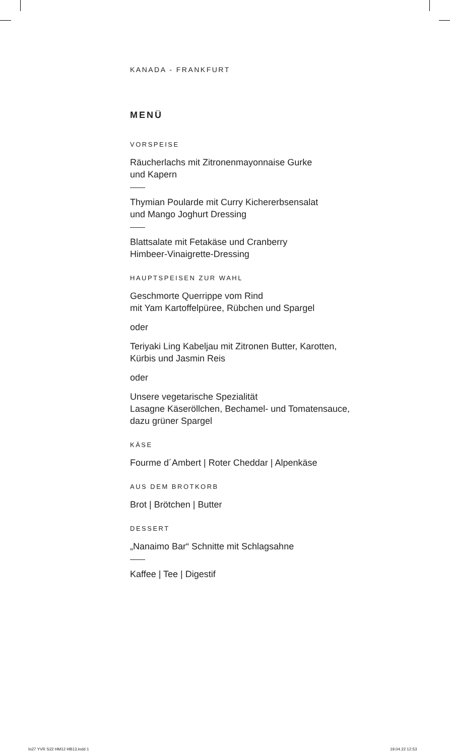KANADA - FRANKFURT
MENÜ
VORSPEISE
Räucherlachs mit Zitronenmayonnaise Gurke
und Kapern
Thymian Poularde mit Curry Kichererbsensalat
und Mango Joghurt Dressing
Blattsalate mit Fetakäse und Cranberry
Himbeer-Vinaigrette-Dressing
HAUPTSPEISEN ZUR WAHL
Geschmorte Querrippe vom Rind
mit Yam Kartoffelpüree, Rübchen und Spargel
oder
Teriyaki Ling Kabeljau mit Zitronen Butter, Karotten,
Kürbis und Jasmin Reis
oder
Unsere vegetarische Spezialität
Lasagne Käseröllchen, Bechamel- und Tomatensauce,
dazu grüner Spargel
KÄSE
Fourme d´Ambert | Roter Cheddar | Alpenkäse
AUS DEM BROTKORB
Brot | Brötchen | Butter
DESSERT
„Nanaimo Bar“ Schnitte mit Schlagsahne
Kaffee | Tee | Digestif
In27 YVR S22 HM12 HB13.indd 1 19.04.22 12:53